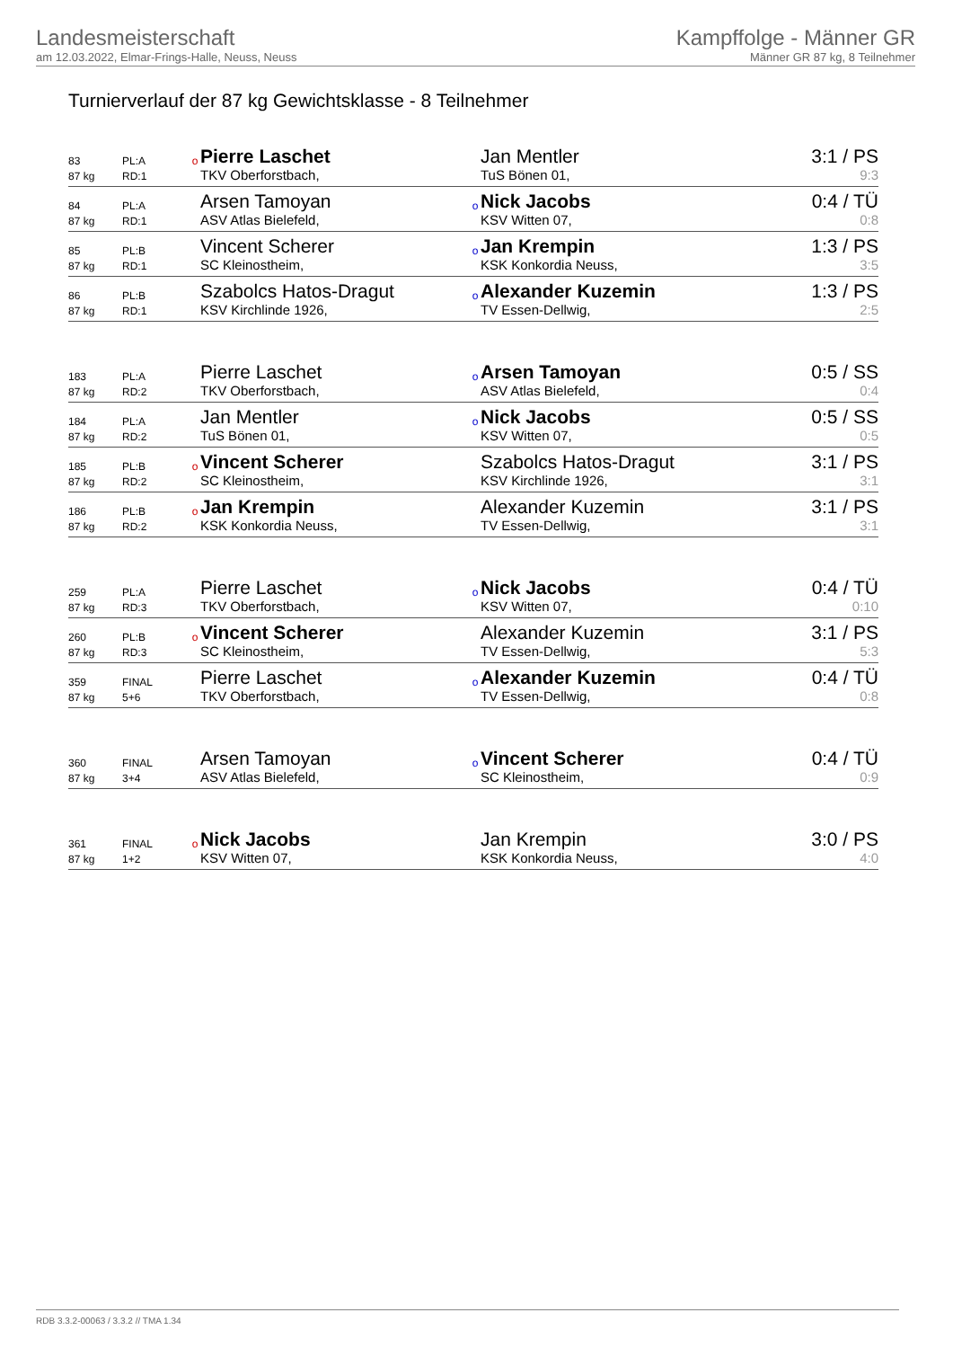Landesmeisterschaft
am 12.03.2022, Elmar-Frings-Halle, Neuss, Neuss
Kampffolge - Männer GR
Männer GR 87 kg, 8 Teilnehmer
Turnierverlauf der 87 kg Gewichtsklasse - 8 Teilnehmer
| 83 | PL:A | o | Pierre Laschet | | Jan Mentler | 3:1 / PS |
| 87 kg | RD:1 | | TKV Oberforstbach, | | TuS Bönen 01, | 9:3 |
| 84 | PL:A | | Arsen Tamoyan | o | Nick Jacobs | 0:4 / TÜ |
| 87 kg | RD:1 | | ASV Atlas Bielefeld, | | KSV Witten 07, | 0:8 |
| 85 | PL:B | | Vincent Scherer | o | Jan Krempin | 1:3 / PS |
| 87 kg | RD:1 | | SC Kleinostheim, | | KSK Konkordia Neuss, | 3:5 |
| 86 | PL:B | | Szabolcs Hatos-Dragut | o | Alexander Kuzemin | 1:3 / PS |
| 87 kg | RD:1 | | KSV Kirchlinde 1926, | | TV Essen-Dellwig, | 2:5 |
| 183 | PL:A | | Pierre Laschet | o | Arsen Tamoyan | 0:5 / SS |
| 87 kg | RD:2 | | TKV Oberforstbach, | | ASV Atlas Bielefeld, | 0:4 |
| 184 | PL:A | | Jan Mentler | o | Nick Jacobs | 0:5 / SS |
| 87 kg | RD:2 | | TuS Bönen 01, | | KSV Witten 07, | 0:5 |
| 185 | PL:B | o | Vincent Scherer | | Szabolcs Hatos-Dragut | 3:1 / PS |
| 87 kg | RD:2 | | SC Kleinostheim, | | KSV Kirchlinde 1926, | 3:1 |
| 186 | PL:B | o | Jan Krempin | | Alexander Kuzemin | 3:1 / PS |
| 87 kg | RD:2 | | KSK Konkordia Neuss, | | TV Essen-Dellwig, | 3:1 |
| 259 | PL:A | | Pierre Laschet | o | Nick Jacobs | 0:4 / TÜ |
| 87 kg | RD:3 | | TKV Oberforstbach, | | KSV Witten 07, | 0:10 |
| 260 | PL:B | o | Vincent Scherer | | Alexander Kuzemin | 3:1 / PS |
| 87 kg | RD:3 | | SC Kleinostheim, | | TV Essen-Dellwig, | 5:3 |
| 359 | FINAL | | Pierre Laschet | o | Alexander Kuzemin | 0:4 / TÜ |
| 87 kg | 5+6 | | TKV Oberforstbach, | | TV Essen-Dellwig, | 0:8 |
| 360 | FINAL | | Arsen Tamoyan | o | Vincent Scherer | 0:4 / TÜ |
| 87 kg | 3+4 | | ASV Atlas Bielefeld, | | SC Kleinostheim, | 0:9 |
| 361 | FINAL | o | Nick Jacobs | | Jan Krempin | 3:0 / PS |
| 87 kg | 1+2 | | KSV Witten 07, | | KSK Konkordia Neuss, | 4:0 |
RDB 3.3.2-00063 / 3.3.2 // TMA 1.34